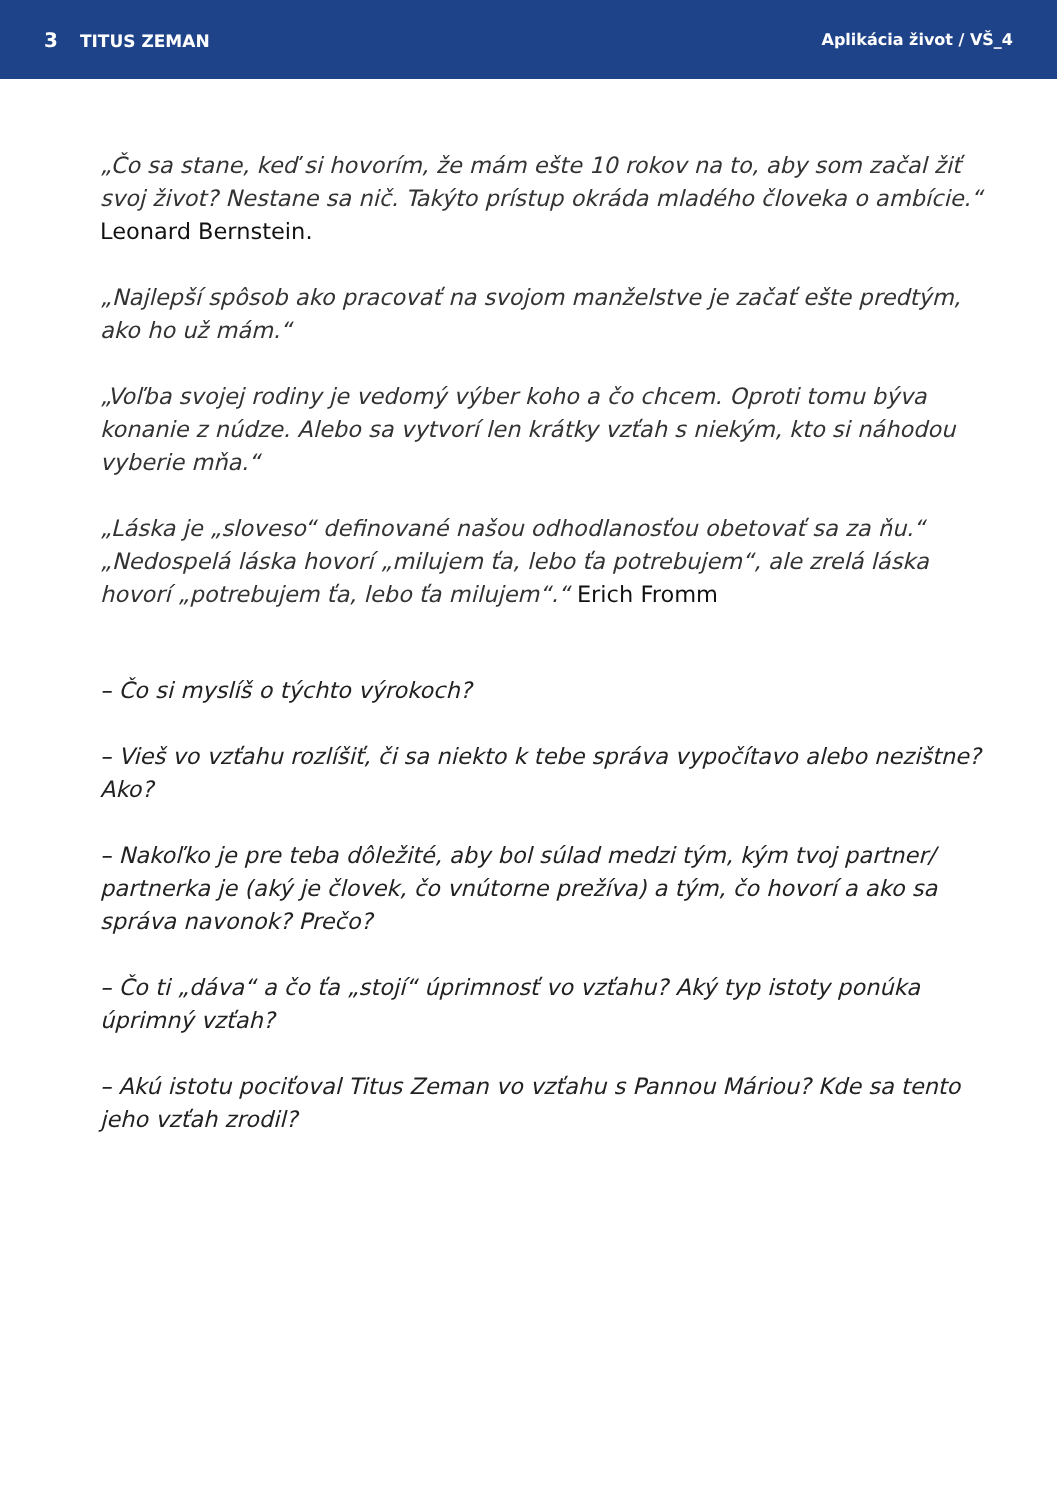3 TITUS ZEMAN Aplikácia život / VŠ_4
„Čo sa stane, keď si hovorím, že mám ešte 10 rokov na to, aby som začal žiť svoj život? Nestane sa nič. Takýto prístup okráda mladého človeka o ambície.“ Leonard Bernstein.
„Najlepší spôsob ako pracovať na svojom manželstve je začať ešte predtým, ako ho už mám.“
„Voľba svojej rodiny je vedomý výber koho a čo chcem. Oproti tomu býva konanie z núdze. Alebo sa vytvorí len krátky vzťah s niekým, kto si náhodou vyberie mňa.“
„Láska je „sloveso“ definované našou odhodlanosťou obetovať sa za ňu.“ „Nedospelá láska hovorí „milujem ťa, lebo ťa potrebujem“, ale zrelá láska hovorí „potrebujem ťa, lebo ťa milujem“.“ Erich Fromm
– Čo si myslíš o týchto výrokoch?
– Vieš vo vzťahu rozlíšiť, či sa niekto k tebe správa vypočítavo alebo nezištne? Ako?
– Nakoľko je pre teba dôležité, aby bol súlad medzi tým, kým tvoj partner/ partnerka je (aký je človek, čo vnútorne prežíva) a tým, čo hovorí a ako sa správa navonok? Prečo?
– Čo ti „dáva“ a čo ťa „stojí“ úprimnosť vo vzťahu? Aký typ istoty ponúka úprimný vzťah?
– Akú istotu pociťoval Titus Zeman vo vzťahu s Pannou Máriou? Kde sa tento jeho vzťah zrodil?